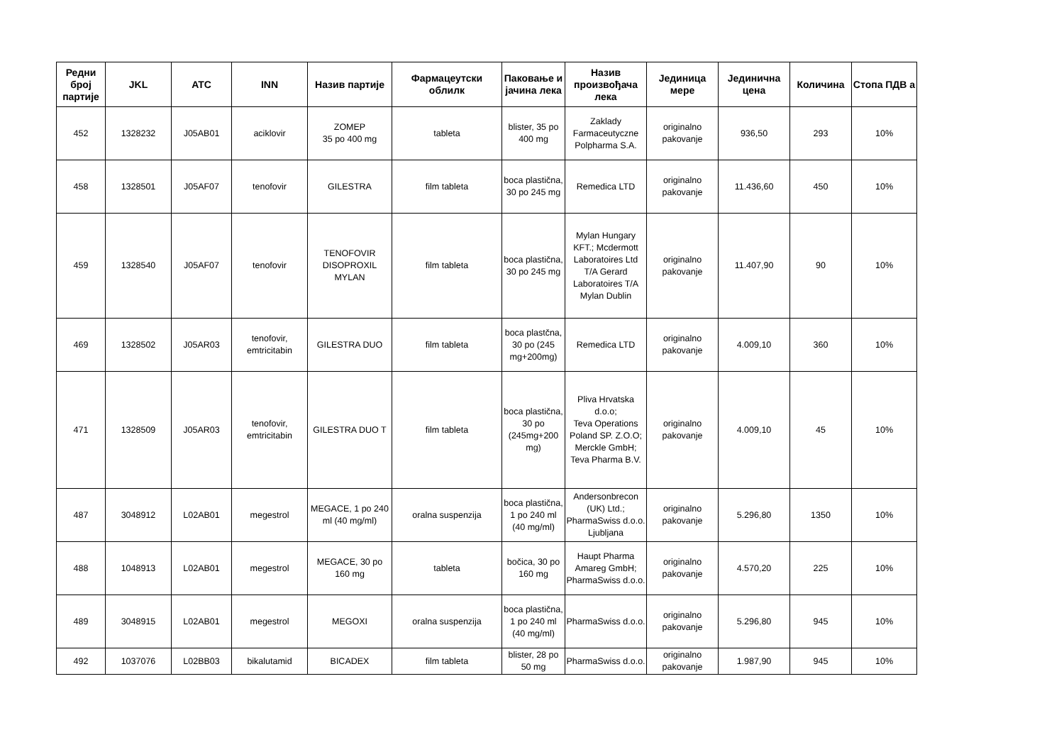| Редни број партије | JKL | ATC | INN | Назив партије | Фармацеутски облилк | Паковање и јачина лека | Назив произвођача лека | Јединица мере | Јединична цена | Количина | Стопа ПДВ а |
| --- | --- | --- | --- | --- | --- | --- | --- | --- | --- | --- | --- |
| 452 | 1328232 | J05AB01 | aciklovir | ZOMEP 35 po 400 mg | tableta | blister, 35 po 400 mg | Zaklady Farmaceutyczne Polpharma S.A. | originalno pakovanje | 936,50 | 293 | 10% |
| 458 | 1328501 | J05AF07 | tenofovir | GILESTRA | film tableta | boca plastična, 30 po 245 mg | Remedica LTD | originalno pakovanje | 11.436,60 | 450 | 10% |
| 459 | 1328540 | J05AF07 | tenofovir | TENOFOVIR DISOPROXIL MYLAN | film tableta | boca plastična, 30 po 245 mg | Mylan Hungary KFT.; Mcdermott Laboratoires Ltd T/A Gerard Laboratoires T/A Mylan Dublin | originalno pakovanje | 11.407,90 | 90 | 10% |
| 469 | 1328502 | J05AR03 | tenofovir, emtricitabin | GILESTRA DUO | film tableta | boca plastčna, 30 po (245 mg+200mg) | Remedica LTD | originalno pakovanje | 4.009,10 | 360 | 10% |
| 471 | 1328509 | J05AR03 | tenofovir, emtricitabin | GILESTRA DUO T | film tableta | boca plastična, 30 po (245mg+200 mg) | Pliva Hrvatska d.o.o; Teva Operations Poland SP. Z.O.O; Merckle GmbH; Teva Pharma B.V. | originalno pakovanje | 4.009,10 | 45 | 10% |
| 487 | 3048912 | L02AB01 | megestrol | MEGACE, 1 po 240 ml (40 mg/ml) | oralna suspenzija | boca plastična, 1 po 240 ml (40 mg/ml) | Andersonbrecon (UK) Ltd.; PharmaSwiss d.o.o. Ljubljana | originalno pakovanje | 5.296,80 | 1350 | 10% |
| 488 | 1048913 | L02AB01 | megestrol | MEGACE, 30 po 160 mg | tableta | bočica, 30 po 160 mg | Haupt Pharma Amareg GmbH; PharmaSwiss d.o.o. | originalno pakovanje | 4.570,20 | 225 | 10% |
| 489 | 3048915 | L02AB01 | megestrol | MEGOXI | oralna suspenzija | boca plastična, 1 po 240 ml (40 mg/ml) | PharmaSwiss d.o.o. | originalno pakovanje | 5.296,80 | 945 | 10% |
| 492 | 1037076 | L02BB03 | bikalutamid | BICADEX | film tableta | blister, 28 po 50 mg | PharmaSwiss d.o.o. | originalno pakovanje | 1.987,90 | 945 | 10% |